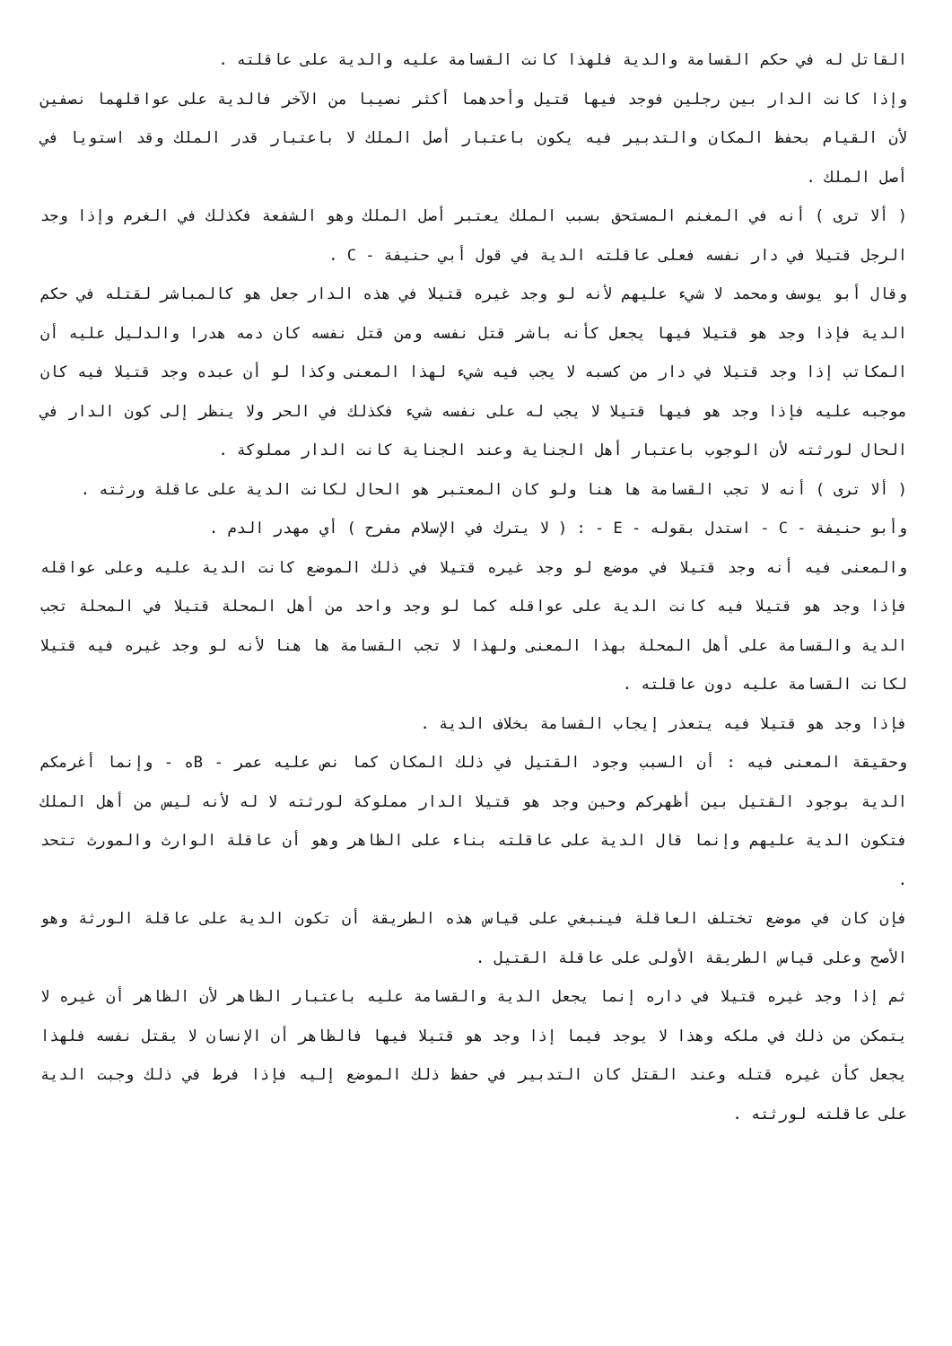القاتل له في حكم القسامة والدية فلهذا كانت القسامة عليه والدية على عاقلته .
وإذا كانت الدار بين رجلين فوجد فيها قتيل وأحدهما أكثر نصيبا من الآخر فالدية على عواقلهما نصفين لأن القيام بحفظ المكان والتدبير فيه يكون باعتبار أصل الملك لا باعتبار قدر الملك وقد استويا في أصل الملك .
( ألا ترى ) أنه في المغنم المستحق بسبب الملك يعتبر أصل الملك وهو الشفعة فكذلك في الغرم وإذا وجد الرجل قتيلا في دار نفسه فعلى عاقلته الدية في قول أبي حنيفة - C .
وقال أبو يوسف ومحمد لا شيء عليهم لأنه لو وجد غيره قتيلا في هذه الدار جعل هو كالمباشر لقتله في حكم الدية فإذا وجد هو قتيلا فيها يجعل كأنه باشر قتل نفسه ومن قتل نفسه كان دمه هدرا والدليل عليه أن المكاتب إذا وجد قتيلا في دار من كسبه لا يجب فيه شيء لهذا المعنى وكذا لو أن عبده وجد قتيلا فيه كان موجبه عليه فإذا وجد هو فيها قتيلا لا يجب له على نفسه شيء فكذلك في الحر ولا ينظر إلى كون الدار في الحال لورثته لأن الوجوب باعتبار أهل الجناية وعند الجناية كانت الدار مملوكة .
( ألا ترى ) أنه لا تجب القسامة ها هنا ولو كان المعتبر هو الحال لكانت الدية على عاقلة ورثته .
وأبو حنيفة - C - استدل بقوله - E - : ( لا يترك في الإسلام مفرح ) أي مهدر الدم .
والمعنى فيه أنه وجد قتيلا في موضع لو وجد غيره قتيلا في ذلك الموضع كانت الدية عليه وعلى عواقله فإذا وجد هو قتيلا فيه كانت الدية على عواقله كما لو وجد واحد من أهل المحلة قتيلا في المحلة تجب الدية والقسامة على أهل المحلة بهذا المعنى ولهذا لا تجب القسامة ها هنا لأنه لو وجد غيره فيه قتيلا لكانت القسامة عليه دون عاقلته .
فإذا وجد هو قتيلا فيه يتعذر إيجاب القسامة بخلاف الدية .
وحقيقة المعنى فيه : أن السبب وجود القتيل في ذلك المكان كما نص عليه عمر - Bه - وإنما أغرمكم الدية بوجود القتيل بين أظهركم وحين وجد هو قتيلا الدار مملوكة لورثته لا له لأنه ليس من أهل الملك فتكون الدية عليهم وإنما قال الدية على عاقلته بناء على الظاهر وهو أن عاقلة الوارث والمورث تتحد .
فإن كان في موضع تختلف العاقلة فينبغي على قياس هذه الطريقة أن تكون الدية على عاقلة الورثة وهو الأصح وعلى قياس الطريقة الأولى على عاقلة القتيل .
ثم إذا وجد غيره قتيلا في داره إنما يجعل الدية والقسامة عليه باعتبار الظاهر لأن الظاهر أن غيره لا يتمكن من ذلك في ملكه وهذا لا يوجد فيما إذا وجد هو قتيلا فيها فالظاهر أن الإنسان لا يقتل نفسه فلهذا يجعل كأن غيره قتله وعند القتل كان التدبير في حفظ ذلك الموضع إليه فإذا فرط في ذلك وجبت الدية على عاقلته لورثته .